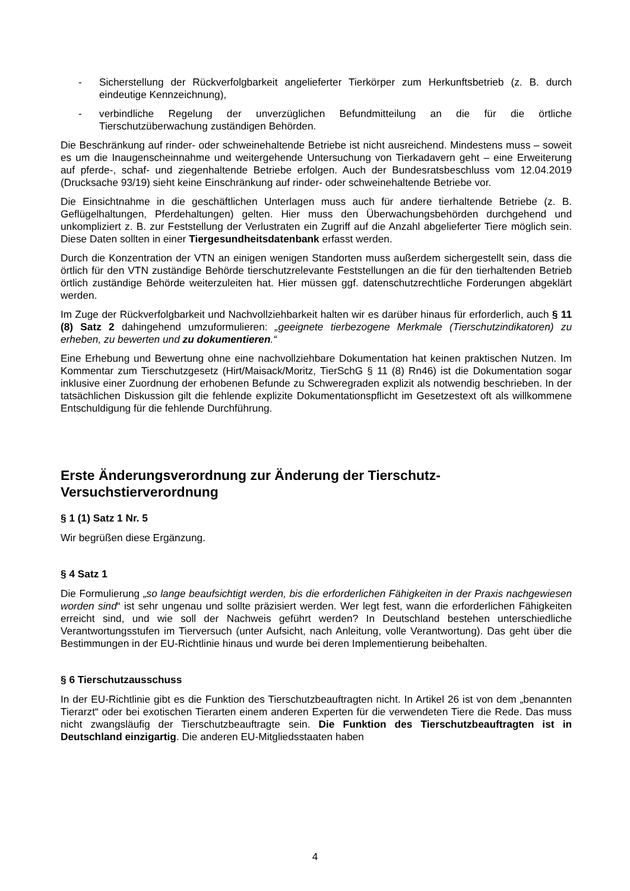- Sicherstellung der Rückverfolgbarkeit angelieferter Tierkörper zum Herkunftsbetrieb (z. B. durch eindeutige Kennzeichnung),
- verbindliche Regelung der unverzüglichen Befundmitteilung an die für die örtliche Tierschutzüberwachung zuständigen Behörden.
Die Beschränkung auf rinder- oder schweinehaltende Betriebe ist nicht ausreichend. Mindestens muss – soweit es um die Inaugenscheinnahme und weitergehende Untersuchung von Tierkadavern geht – eine Erweiterung auf pferde-, schaf- und ziegenhaltende Betriebe erfolgen. Auch der Bundesratsbeschluss vom 12.04.2019 (Drucksache 93/19) sieht keine Einschränkung auf rinder- oder schweinehaltende Betriebe vor.
Die Einsichtnahme in die geschäftlichen Unterlagen muss auch für andere tierhaltende Betriebe (z. B. Geflügelhaltungen, Pferdehaltungen) gelten. Hier muss den Überwachungsbehörden durchgehend und unkompliziert z. B. zur Feststellung der Verlustraten ein Zugriff auf die Anzahl abgelieferter Tiere möglich sein. Diese Daten sollten in einer Tiergesundheitsdatenbank erfasst werden.
Durch die Konzentration der VTN an einigen wenigen Standorten muss außerdem sichergestellt sein, dass die örtlich für den VTN zuständige Behörde tierschutzrelevante Feststellungen an die für den tierhaltenden Betrieb örtlich zuständige Behörde weiterzuleiten hat. Hier müssen ggf. datenschutzrechtliche Forderungen abgeklärt werden.
Im Zuge der Rückverfolgbarkeit und Nachvollziehbarkeit halten wir es darüber hinaus für erforderlich, auch § 11 (8) Satz 2 dahingehend umzuformulieren: „geeignete tierbezogene Merkmale (Tierschutzindikatoren) zu erheben, zu bewerten und zu dokumentieren.“
Eine Erhebung und Bewertung ohne eine nachvollziehbare Dokumentation hat keinen praktischen Nutzen. Im Kommentar zum Tierschutzgesetz (Hirt/Maisack/Moritz, TierSchG § 11 (8) Rn46) ist die Dokumentation sogar inklusive einer Zuordnung der erhobenen Befunde zu Schweregraden explizit als notwendig beschrieben. In der tatsächlichen Diskussion gilt die fehlende explizite Dokumentationspflicht im Gesetzestext oft als willkommene Entschuldigung für die fehlende Durchführung.
Erste Änderungsverordnung zur Änderung der Tierschutz-Versuchstierverordnung
§ 1 (1) Satz 1 Nr. 5
Wir begrüßen diese Ergänzung.
§ 4 Satz 1
Die Formulierung „so lange beaufsichtigt werden, bis die erforderlichen Fähigkeiten in der Praxis nachgewiesen worden sind“ ist sehr ungenau und sollte präzisiert werden. Wer legt fest, wann die erforderlichen Fähigkeiten erreicht sind, und wie soll der Nachweis geführt werden? In Deutschland bestehen unterschiedliche Verantwortungsstufen im Tierversuch (unter Aufsicht, nach Anleitung, volle Verantwortung). Das geht über die Bestimmungen in der EU-Richtlinie hinaus und wurde bei deren Implementierung beibehalten.
§ 6 Tierschutzausschuss
In der EU-Richtlinie gibt es die Funktion des Tierschutzbeauftragten nicht. In Artikel 26 ist von dem „benannten Tierarzt“ oder bei exotischen Tierarten einem anderen Experten für die verwendeten Tiere die Rede. Das muss nicht zwangsläufig der Tierschutzbeauftragte sein. Die Funktion des Tierschutzbeauftragten ist in Deutschland einzigartig. Die anderen EU-Mitgliedsstaaten haben
4